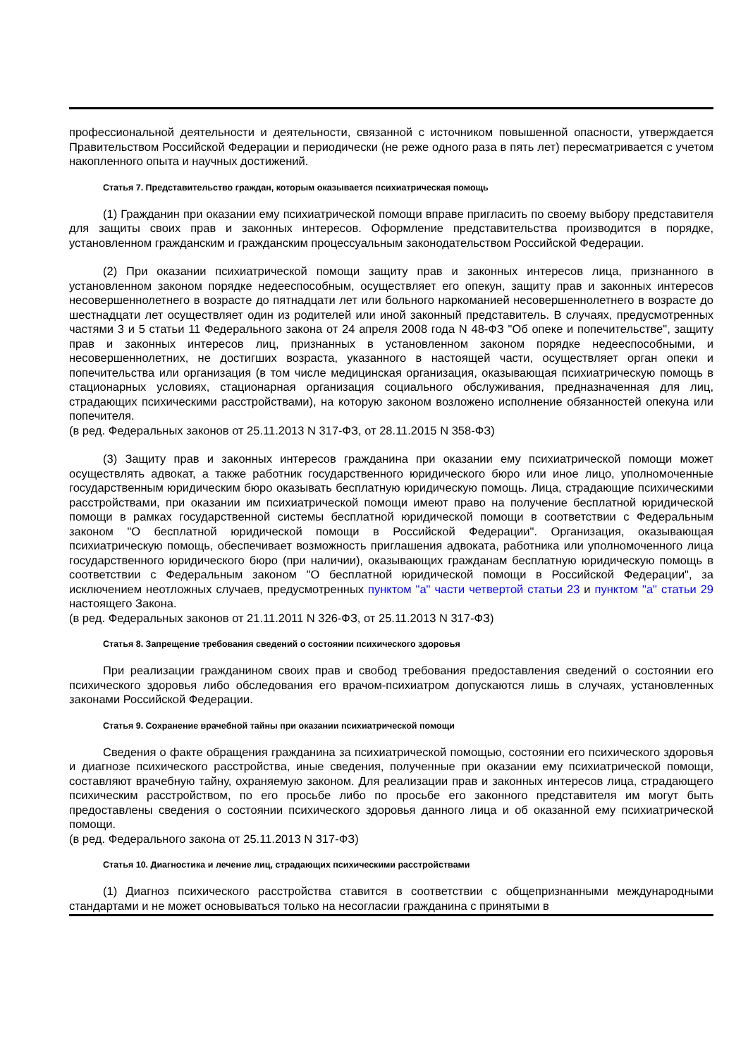профессиональной деятельности и деятельности, связанной с источником повышенной опасности, утверждается Правительством Российской Федерации и периодически (не реже одного раза в пять лет) пересматривается с учетом накопленного опыта и научных достижений.
Статья 7. Представительство граждан, которым оказывается психиатрическая помощь
(1) Гражданин при оказании ему психиатрической помощи вправе пригласить по своему выбору представителя для защиты своих прав и законных интересов. Оформление представительства производится в порядке, установленном гражданским и гражданским процессуальным законодательством Российской Федерации.
(2) При оказании психиатрической помощи защиту прав и законных интересов лица, признанного в установленном законом порядке недееспособным, осуществляет его опекун, защиту прав и законных интересов несовершеннолетнего в возрасте до пятнадцати лет или больного наркоманией несовершеннолетнего в возрасте до шестнадцати лет осуществляет один из родителей или иной законный представитель. В случаях, предусмотренных частями 3 и 5 статьи 11 Федерального закона от 24 апреля 2008 года N 48-ФЗ "Об опеке и попечительстве", защиту прав и законных интересов лиц, признанных в установленном законом порядке недееспособными, и несовершеннолетних, не достигших возраста, указанного в настоящей части, осуществляет орган опеки и попечительства или организация (в том числе медицинская организация, оказывающая психиатрическую помощь в стационарных условиях, стационарная организация социального обслуживания, предназначенная для лиц, страдающих психическими расстройствами), на которую законом возложено исполнение обязанностей опекуна или попечителя.
(в ред. Федеральных законов от 25.11.2013 N 317-ФЗ, от 28.11.2015 N 358-ФЗ)
(3) Защиту прав и законных интересов гражданина при оказании ему психиатрической помощи может осуществлять адвокат, а также работник государственного юридического бюро или иное лицо, уполномоченные государственным юридическим бюро оказывать бесплатную юридическую помощь. Лица, страдающие психическими расстройствами, при оказании им психиатрической помощи имеют право на получение бесплатной юридической помощи в рамках государственной системы бесплатной юридической помощи в соответствии с Федеральным законом "О бесплатной юридической помощи в Российской Федерации". Организация, оказывающая психиатрическую помощь, обеспечивает возможность приглашения адвоката, работника или уполномоченного лица государственного юридического бюро (при наличии), оказывающих гражданам бесплатную юридическую помощь в соответствии с Федеральным законом "О бесплатной юридической помощи в Российской Федерации", за исключением неотложных случаев, предусмотренных пунктом "а" части четвертой статьи 23 и пунктом "а" статьи 29 настоящего Закона.
(в ред. Федеральных законов от 21.11.2011 N 326-ФЗ, от 25.11.2013 N 317-ФЗ)
Статья 8. Запрещение требования сведений о состоянии психического здоровья
При реализации гражданином своих прав и свобод требования предоставления сведений о состоянии его психического здоровья либо обследования его врачом-психиатром допускаются лишь в случаях, установленных законами Российской Федерации.
Статья 9. Сохранение врачебной тайны при оказании психиатрической помощи
Сведения о факте обращения гражданина за психиатрической помощью, состоянии его психического здоровья и диагнозе психического расстройства, иные сведения, полученные при оказании ему психиатрической помощи, составляют врачебную тайну, охраняемую законом. Для реализации прав и законных интересов лица, страдающего психическим расстройством, по его просьбе либо по просьбе его законного представителя им могут быть предоставлены сведения о состоянии психического здоровья данного лица и об оказанной ему психиатрической помощи.
(в ред. Федерального закона от 25.11.2013 N 317-ФЗ)
Статья 10. Диагностика и лечение лиц, страдающих психическими расстройствами
(1) Диагноз психического расстройства ставится в соответствии с общепризнанными международными стандартами и не может основываться только на несогласии гражданина с принятыми в